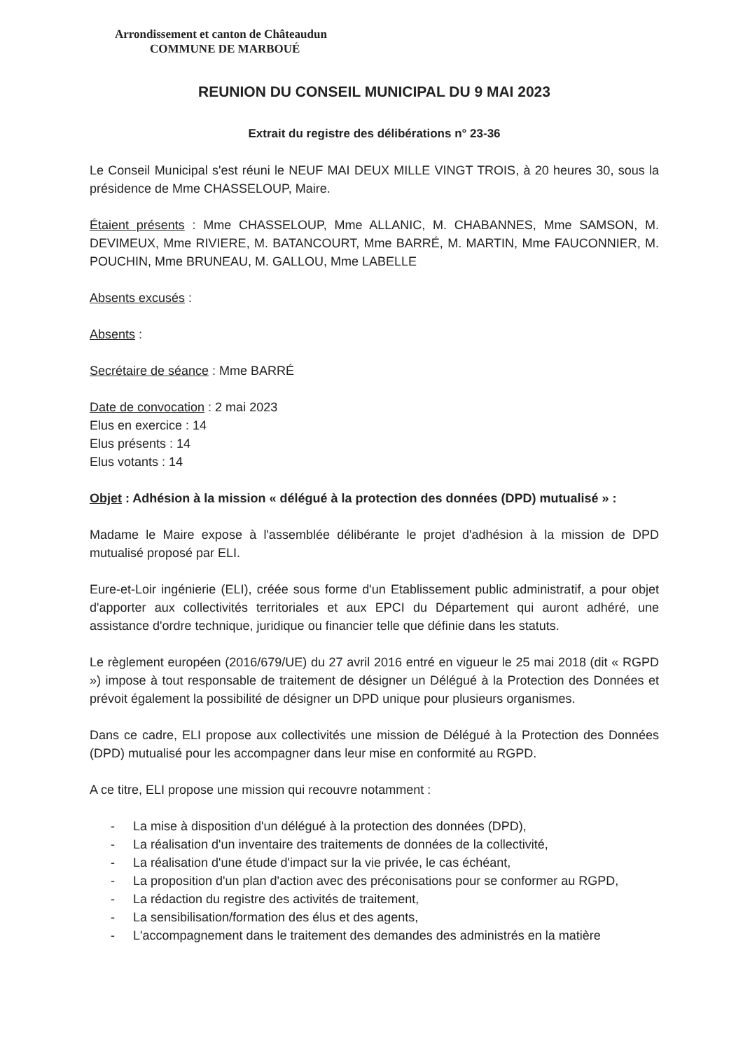Arrondissement et canton de Châteaudun
COMMUNE DE MARBOUÉ
REUNION DU CONSEIL MUNICIPAL DU 9 MAI 2023
Extrait du registre des délibérations n° 23-36
Le Conseil Municipal s'est réuni le NEUF MAI DEUX MILLE VINGT TROIS, à 20 heures 30, sous la présidence de Mme CHASSELOUP, Maire.
Étaient présents : Mme CHASSELOUP, Mme ALLANIC, M. CHABANNES, Mme SAMSON, M. DEVIMEUX, Mme RIVIERE, M. BATANCOURT, Mme BARRÉ, M. MARTIN, Mme FAUCONNIER, M. POUCHIN, Mme BRUNEAU, M. GALLOU, Mme LABELLE
Absents excusés :
Absents :
Secrétaire de séance : Mme BARRÉ
Date de convocation : 2 mai 2023
Elus en exercice : 14
Elus présents : 14
Elus votants : 14
Objet : Adhésion à la mission « délégué à la protection des données (DPD) mutualisé » :
Madame le Maire expose à l'assemblée délibérante le projet d'adhésion à la mission de DPD mutualisé proposé par ELI.
Eure-et-Loir ingénierie (ELI), créée sous forme d'un Etablissement public administratif, a pour objet d'apporter aux collectivités territoriales et aux EPCI du Département qui auront adhéré, une assistance d'ordre technique, juridique ou financier telle que définie dans les statuts.
Le règlement européen (2016/679/UE) du 27 avril 2016 entré en vigueur le 25 mai 2018 (dit « RGPD ») impose à tout responsable de traitement de désigner un Délégué à la Protection des Données et prévoit également la possibilité de désigner un DPD unique pour plusieurs organismes.
Dans ce cadre, ELI propose aux collectivités une mission de Délégué à la Protection des Données (DPD) mutualisé pour les accompagner dans leur mise en conformité au RGPD.
A ce titre, ELI propose une mission qui recouvre notamment :
- La mise à disposition d'un délégué à la protection des données (DPD),
- La réalisation d'un inventaire des traitements de données de la collectivité,
- La réalisation d'une étude d'impact sur la vie privée, le cas échéant,
- La proposition d'un plan d'action avec des préconisations pour se conformer au RGPD,
- La rédaction du registre des activités de traitement,
- La sensibilisation/formation des élus et des agents,
- L'accompagnement dans le traitement des demandes des administrés en la matière